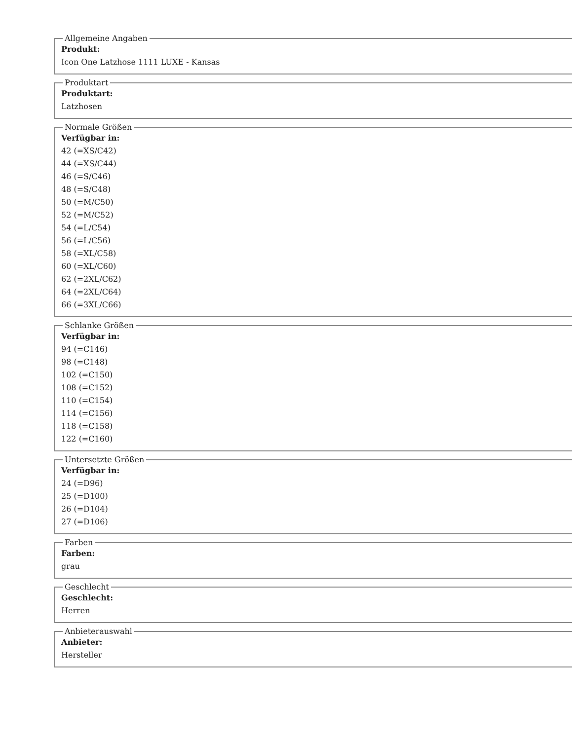Allgemeine Angaben
Produkt:
Icon One Latzhose 1111 LUXE - Kansas
Produktart
Produktart:
Latzhosen
Normale Größen
Verfügbar in:
42 (=XS/C42)
44 (=XS/C44)
46 (=S/C46)
48 (=S/C48)
50 (=M/C50)
52 (=M/C52)
54 (=L/C54)
56 (=L/C56)
58 (=XL/C58)
60 (=XL/C60)
62 (=2XL/C62)
64 (=2XL/C64)
66 (=3XL/C66)
Schlanke Größen
Verfügbar in:
94 (=C146)
98 (=C148)
102 (=C150)
108 (=C152)
110 (=C154)
114 (=C156)
118 (=C158)
122 (=C160)
Untersetzte Größen
Verfügbar in:
24 (=D96)
25 (=D100)
26 (=D104)
27 (=D106)
Farben
Farben:
grau
Geschlecht
Geschlecht:
Herren
Anbieterauswahl
Anbieter:
Hersteller